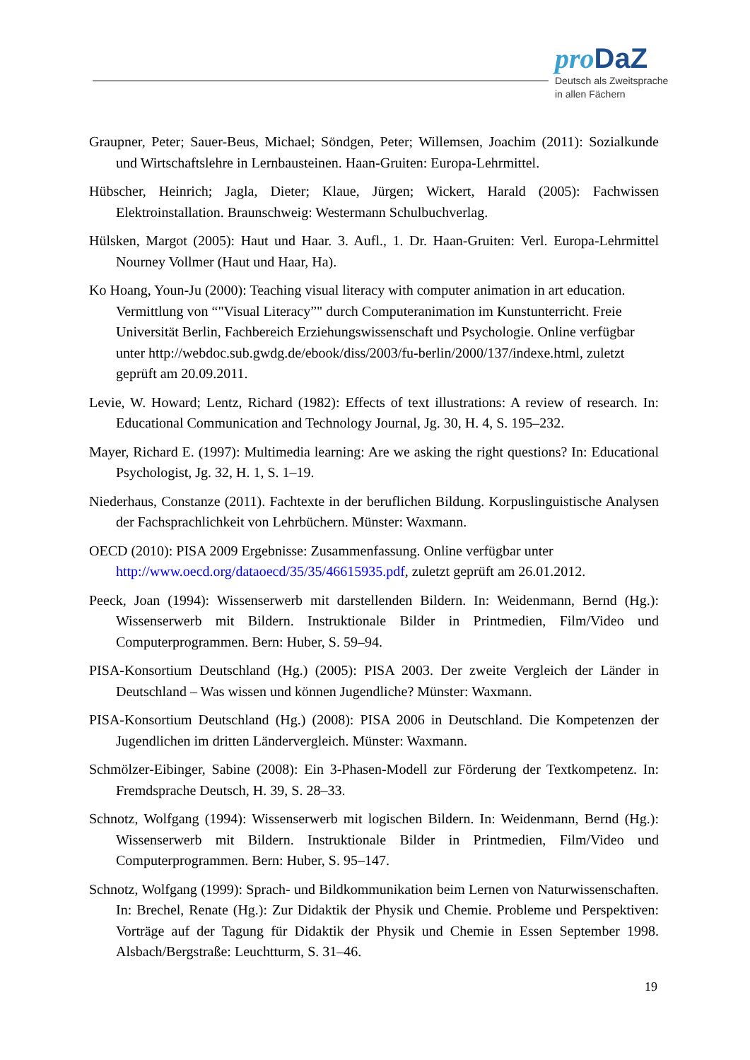pro DaZ
Deutsch als Zweitsprache
in allen Fächern
Graupner, Peter; Sauer-Beus, Michael; Söndgen, Peter; Willemsen, Joachim (2011): Sozialkunde und Wirtschaftslehre in Lernbausteinen. Haan-Gruiten: Europa-Lehrmittel.
Hübscher, Heinrich; Jagla, Dieter; Klaue, Jürgen; Wickert, Harald (2005): Fachwissen Elektroinstallation. Braunschweig: Westermann Schulbuchverlag.
Hülsken, Margot (2005): Haut und Haar. 3. Aufl., 1. Dr. Haan-Gruiten: Verl. Europa-Lehrmittel Nourney Vollmer (Haut und Haar, Ha).
Ko Hoang, Youn-Ju (2000): Teaching visual literacy with computer animation in art education. Vermittlung von “"Visual Literacy”" durch Computeranimation im Kunstunterricht. Freie Universität Berlin, Fachbereich Erziehungswissenschaft und Psychologie. Online verfügbar unter http://webdoc.sub.gwdg.de/ebook/diss/2003/fu-berlin/2000/137/indexe.html, zuletzt geprüft am 20.09.2011.
Levie, W. Howard; Lentz, Richard (1982): Effects of text illustrations: A review of research. In: Educational Communication and Technology Journal, Jg. 30, H. 4, S. 195–232.
Mayer, Richard E. (1997): Multimedia learning: Are we asking the right questions? In: Educational Psychologist, Jg. 32, H. 1, S. 1–19.
Niederhaus, Constanze (2011). Fachtexte in der beruflichen Bildung. Korpuslinguistische Analysen der Fachsprachlichkeit von Lehrbüchern. Münster: Waxmann.
OECD (2010): PISA 2009 Ergebnisse: Zusammenfassung. Online verfügbar unter http://www.oecd.org/dataoecd/35/35/46615935.pdf, zuletzt geprüft am 26.01.2012.
Peeck, Joan (1994): Wissenserwerb mit darstellenden Bildern. In: Weidenmann, Bernd (Hg.): Wissenserwerb mit Bildern. Instruktionale Bilder in Printmedien, Film/Video und Computerprogrammen. Bern: Huber, S. 59–94.
PISA-Konsortium Deutschland (Hg.) (2005): PISA 2003. Der zweite Vergleich der Länder in Deutschland – Was wissen und können Jugendliche? Münster: Waxmann.
PISA-Konsortium Deutschland (Hg.) (2008): PISA 2006 in Deutschland. Die Kompetenzen der Jugendlichen im dritten Ländervergleich. Münster: Waxmann.
Schmölzer-Eibinger, Sabine (2008): Ein 3-Phasen-Modell zur Förderung der Textkompetenz. In: Fremdsprache Deutsch, H. 39, S. 28–33.
Schnotz, Wolfgang (1994): Wissenserwerb mit logischen Bildern. In: Weidenmann, Bernd (Hg.): Wissenserwerb mit Bildern. Instruktionale Bilder in Printmedien, Film/Video und Computerprogrammen. Bern: Huber, S. 95–147.
Schnotz, Wolfgang (1999): Sprach- und Bildkommunikation beim Lernen von Naturwissenschaften. In: Brechel, Renate (Hg.): Zur Didaktik der Physik und Chemie. Probleme und Perspektiven: Vorträge auf der Tagung für Didaktik der Physik und Chemie in Essen September 1998. Alsbach/Bergstraße: Leuchtturm, S. 31–46.
19